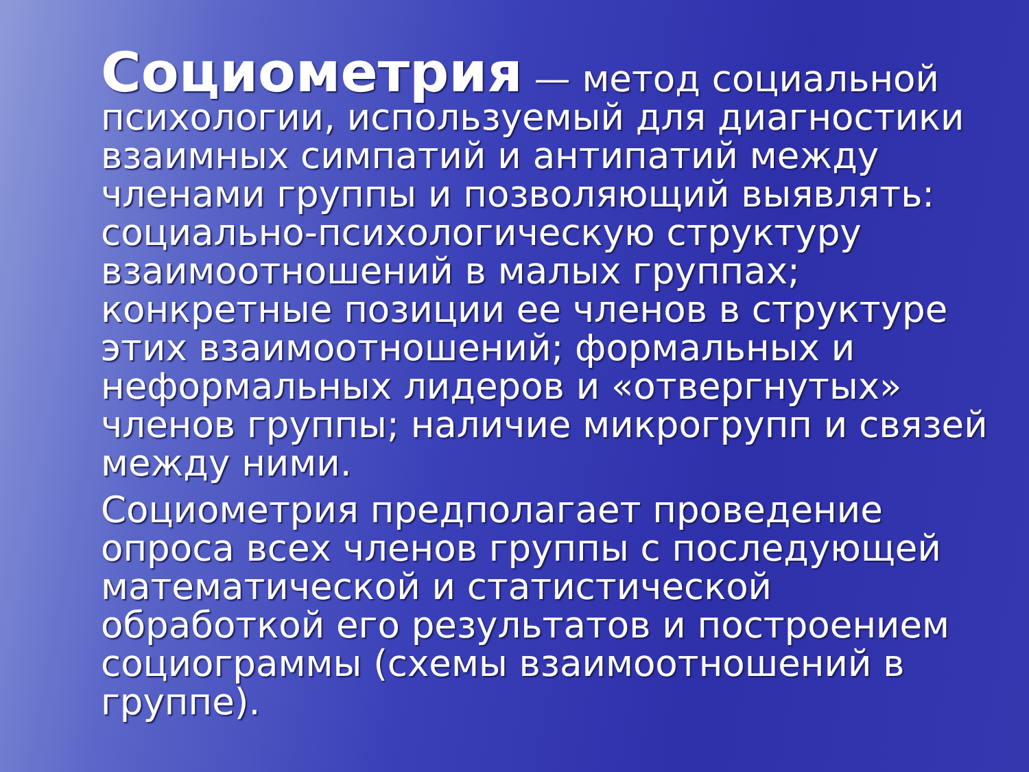Социометрия — метод социальной психологии, используемый для диагностики взаимных симпатий и антипатий между членами группы и позволяющий выявлять: социально-психологическую структуру взаимоотношений в малых группах; конкретные позиции ее членов в структуре этих взаимоотношений; формальных и неформальных лидеров и «отвергнутых» членов группы; наличие микрогрупп и связей между ними.
Социометрия предполагает проведение опроса всех членов группы с последующей математической и статистической обработкой его результатов и построением социограммы (схемы взаимоотношений в группе).